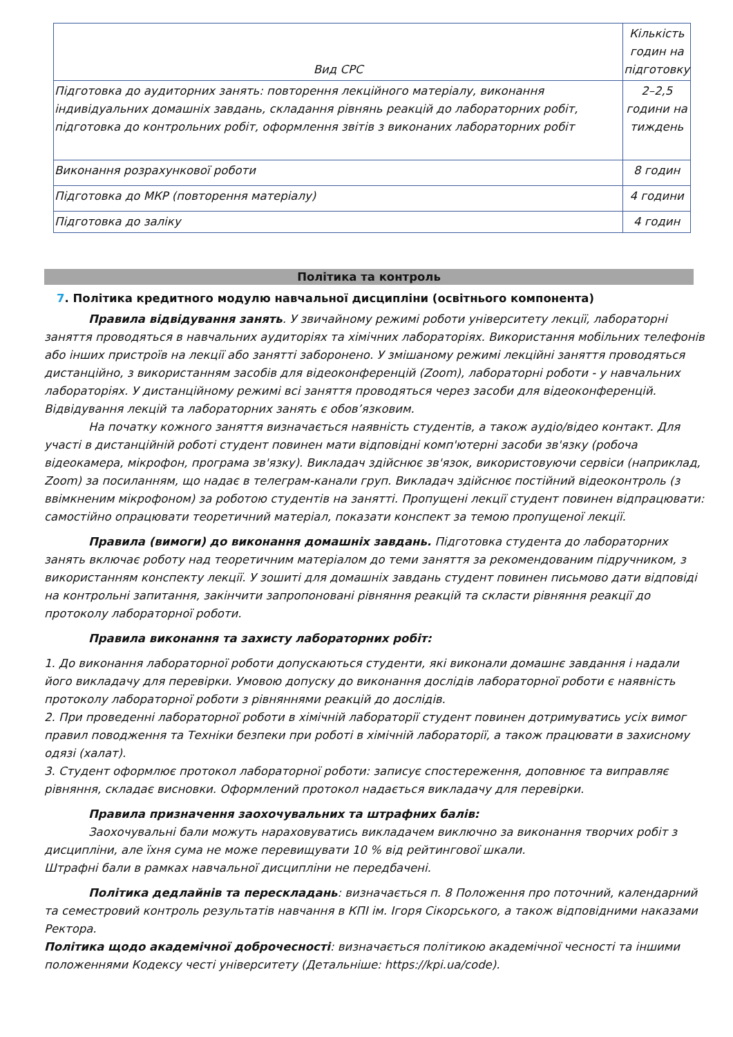| Вид СРС | Кількість годин на підготовку |
| --- | --- |
| Підготовка до аудиторних занять: повторення лекційного матеріалу, виконання індивідуальних домашніх завдань, складання рівнянь реакцій до лабораторних робіт, підготовка до контрольних робіт, оформлення звітів з виконаних лабораторних робіт | 2–2,5 години на тиждень |
| Виконання розрахункової роботи | 8 годин |
| Підготовка до МКР (повторення матеріалу) | 4 години |
| Підготовка до заліку | 4 годин |
Політика та контроль
7. Політика кредитного модулю навчальної дисципліни (освітнього компонента)
Правила відвідування занять. У звичайному режимі роботи університету лекції, лабораторні заняття проводяться в навчальних аудиторіях та хімічних лабораторіях. Використання мобільних телефонів або інших пристроїв на лекції або занятті заборонено. У змішаному режимі лекційні заняття проводяться дистанційно, з використанням засобів для відеоконференцій (Zoom), лабораторні роботи - у навчальних лабораторіях. У дистанційному режимі всі заняття проводяться через засоби для відеоконференцій. Відвідування лекцій та лабораторних занять є обов’язковим.
На початку кожного заняття визначається наявність студентів, а також аудіо/відео контакт. Для участі в дистанційній роботі студент повинен мати відповідні комп'ютерні засоби зв'язку (робоча відеокамера, мікрофон, програма зв'язку). Викладач здійснює зв'язок, використовуючи сервіси (наприклад, Zoom) за посиланням, що надає в телеграм-канали груп. Викладач здійснює постійний відеоконтроль (з ввімкненим мікрофоном) за роботою студентів на занятті. Пропущені лекції студент повинен відпрацювати: самостійно опрацювати теоретичний матеріал, показати конспект за темою пропущеної лекції.
Правила (вимоги) до виконання домашніх завдань. Підготовка студента до лабораторних занять включає роботу над теоретичним матеріалом до теми заняття за рекомендованим підручником, з використанням конспекту лекції. У зошиті для домашніх завдань студент повинен письмово дати відповіді на контрольні запитання, закінчити запропоновані рівняння реакцій та скласти рівняння реакції до протоколу лабораторної роботи.
Правила виконання та захисту лабораторних робіт:
1. До виконання лабораторної роботи допускаються студенти, які виконали домашнє завдання і надали його викладачу для перевірки. Умовою допуску до виконання дослідів лабораторної роботи є наявність протоколу лабораторної роботи з рівняннями реакцій до дослідів.
2. При проведенні лабораторної роботи в хімічній лабораторії студент повинен дотримуватись усіх вимог правил поводження та Техніки безпеки при роботі в хімічній лабораторії, а також працювати в захисному одязі (халат).
3. Студент оформлює протокол лабораторної роботи: записує спостереження, доповнює та виправляє рівняння, складає висновки. Оформлений протокол надається викладачу для перевірки.
Правила призначення заохочувальних та штрафних балів:
Заохочувальні бали можуть нараховуватись викладачем виключно за виконання творчих робіт з дисципліни, але їхня сума не може перевищувати 10 % від рейтингової шкали.
Штрафні бали в рамках навчальної дисципліни не передбачені.
Політика дедлайнів та перескладань: визначається п. 8 Положення про поточний, календарний та семестровий контроль результатів навчання в КПІ ім. Ігоря Сікорського, а також відповідними наказами Ректора.
Політика щодо академічної доброчесності: визначається політикою академічної чесності та іншими положеннями Кодексу честі університету (Детальніше: https://kpi.ua/code).